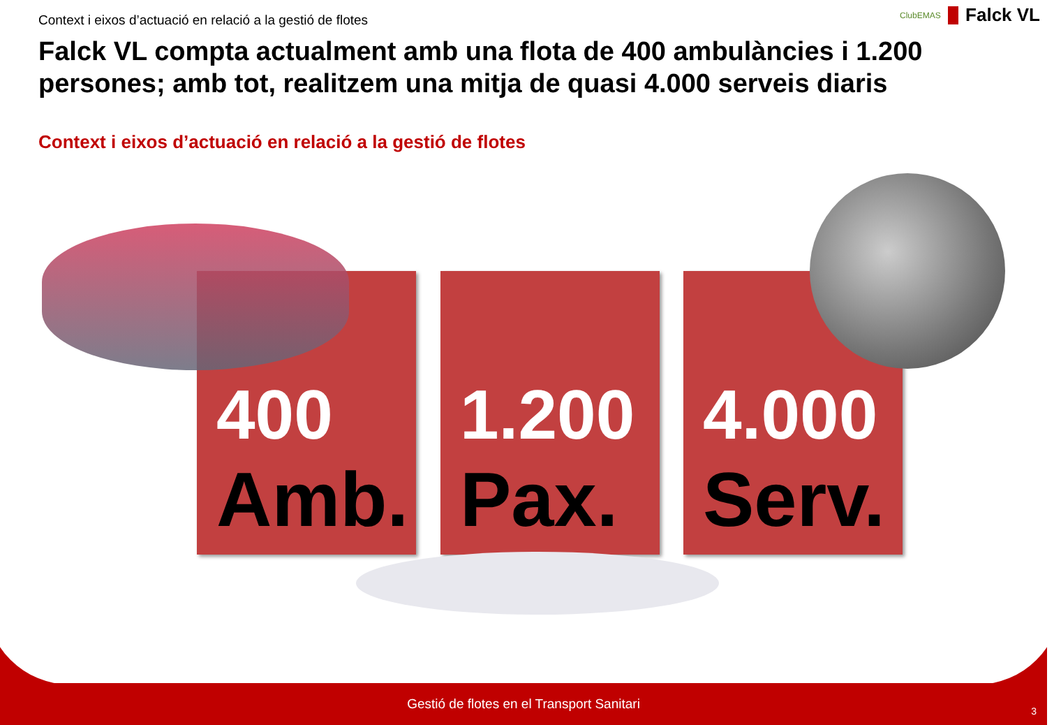Context i eixos d’actuació en relació a la gestió de flotes
ClubEMAS Falck VL
Falck VL compta actualment amb una flota de 400 ambulàncies i 1.200 persones; amb tot, realitzem una mitja de quasi 4.000 serveis diaris
Context i eixos d’actuació en relació a la gestió de flotes
400
Amb.
1.200
Pax.
4.000
Serv.
Gestió de flotes en el Transport Sanitari
3